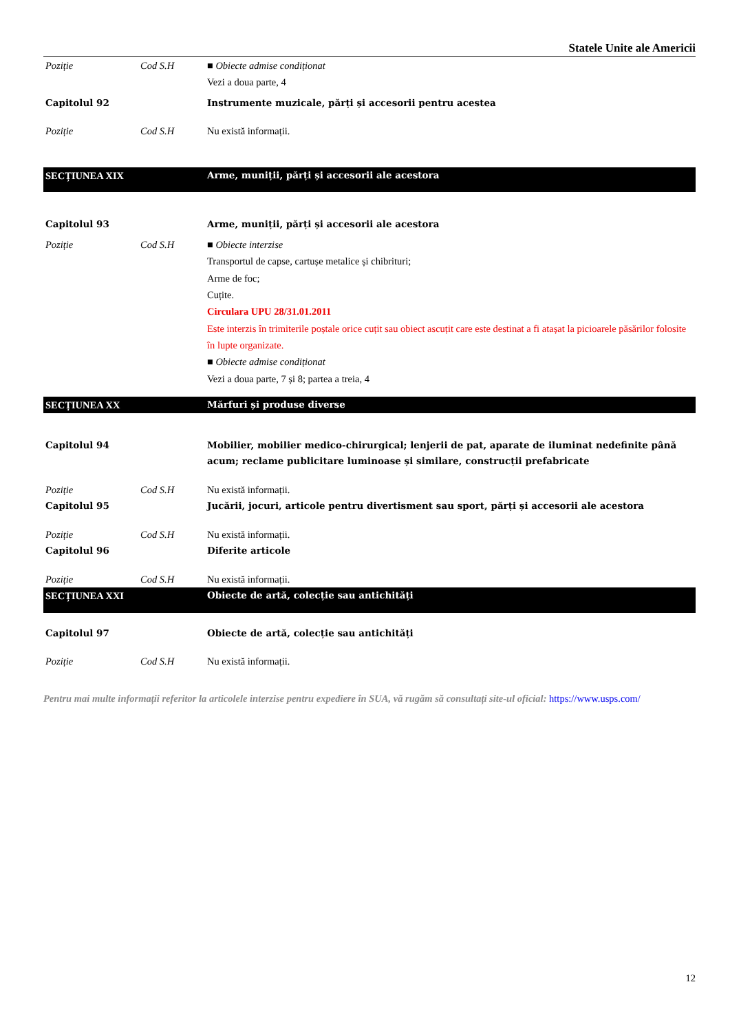Statele Unite ale Americii
| Poziție | Cod S.H | ■ Obiecte admise condiționat Vezi a doua parte, 4 |
| Capitolul 92 | | Instrumente muzicale, părți și accesorii pentru acestea |
| Poziție | Cod S.H | Nu există informații. |
| SECȚIUNEA XIX | | Arme, muniții, părți și accesorii ale acestora |
| Capitolul 93 | | Arme, muniții, părți și accesorii ale acestora |
| Poziție | Cod S.H | ■ Obiecte interzise Transportul de capse, cartușe metalice și chibrituri; Arme de foc; Cuțite. Circulara UPU 28/31.01.2011 Este interzis în trimiterile poștale orice cuțit sau obiect ascuțit care este destinat a fi atașat la picioarele păsărilor folosite în lupte organizate. ■ Obiecte admise condiționat Vezi a doua parte, 7 și 8; partea a treia, 4 |
| SECȚIUNEA XX | | Mărfuri și produse diverse |
| Capitolul 94 | | Mobilier, mobilier medico-chirurgical; lenjerii de pat, aparate de iluminat nedefinite până acum; reclame publicitare luminoase și similare, construcții prefabricate |
| Poziție | Cod S.H | Nu există informații. |
| Capitolul 95 | | Jucării, jocuri, articole pentru divertisment sau sport, părți și accesorii ale acestora |
| Poziție | Cod S.H | Nu există informații. |
| Capitolul 96 | | Diferite articole |
| Poziție | Cod S.H | Nu există informații. |
| SECȚIUNEA XXI | | Obiecte de artă, colecție sau antichități |
| Capitolul 97 | | Obiecte de artă, colecție sau antichități |
| Poziție | Cod S.H | Nu există informații. |
Pentru mai multe informații referitor la articolele interzise pentru expediere în SUA, vă rugăm să consultați site-ul oficial: https://www.usps.com/
12